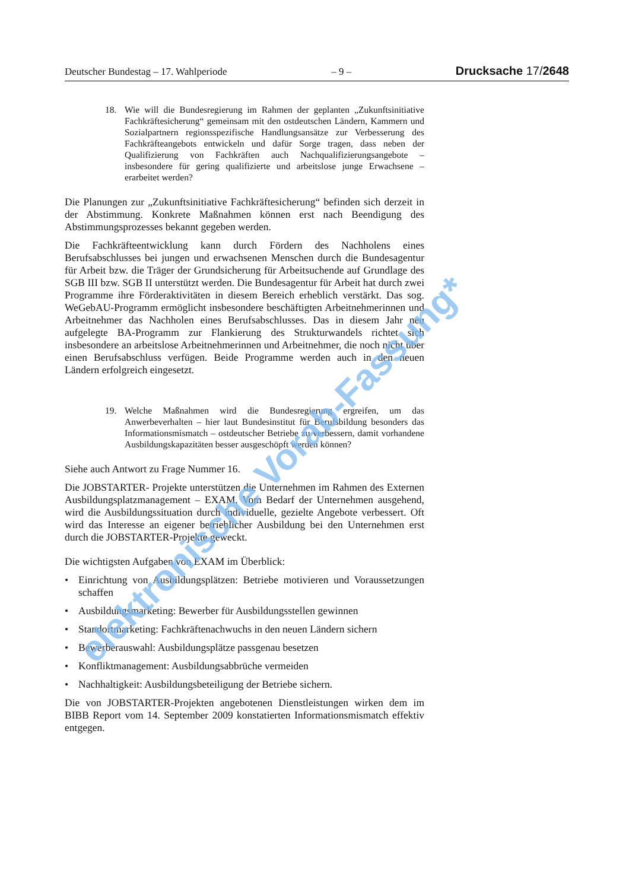Deutscher Bundestag – 17. Wahlperiode – 9 – Drucksache 17/2648
18. Wie will die Bundesregierung im Rahmen der geplanten „Zukunftsinitiative Fachkräftesicherung“ gemeinsam mit den ostdeutschen Ländern, Kammern und Sozialpartnern regionsspezifische Handlungsansätze zur Verbesserung des Fachkräfteangebots entwickeln und dafür Sorge tragen, dass neben der Qualifizierung von Fachkräften auch Nachqualifizierungsangebote – insbesondere für gering qualifizierte und arbeitslose junge Erwachsene – erarbeitet werden?
Die Planungen zur „Zukunftsinitiative Fachkräftesicherung“ befinden sich derzeit in der Abstimmung. Konkrete Maßnahmen können erst nach Beendigung des Abstimmungsprozesses bekannt gegeben werden.
Die Fachkräfteentwicklung kann durch Fördern des Nachholens eines Berufsabschlusses bei jungen und erwachsenen Menschen durch die Bundesagentur für Arbeit bzw. die Träger der Grundsicherung für Arbeitsuchende auf Grundlage des SGB III bzw. SGB II unterstützt werden. Die Bundesagentur für Arbeit hat durch zwei Programme ihre Förderaktivitäten in diesem Bereich erheblich verstärkt. Das sog. WeGebAU-Programm ermöglicht insbesondere beschäftigten Arbeitnehmerinnen und Arbeitnehmer das Nachholen eines Berufsabschlusses. Das in diesem Jahr neu aufgelegte BA-Programm zur Flankierung des Strukturwandels richtet sich insbesondere an arbeitslose Arbeitnehmerinnen und Arbeitnehmer, die noch nicht über einen Berufsabschluss verfügen. Beide Programme werden auch in den neuen Ländern erfolgreich eingesetzt.
19. Welche Maßnahmen wird die Bundesregierung ergreifen, um das Anwerbeverhalten – hier laut Bundesinstitut für Berufsbildung besonders das Informationsmismatch – ostdeutscher Betriebe zu verbessern, damit vorhandene Ausbildungskapazitäten besser ausgeschöpft werden können?
Siehe auch Antwort zu Frage Nummer 16.
Die JOBSTARTER- Projekte unterstützen die Unternehmen im Rahmen des Externen Ausbildungsplatzmanagement – EXAM. Vom Bedarf der Unternehmen ausgehend, wird die Ausbildungssituation durch individuelle, gezielte Angebote verbessert. Oft wird das Interesse an eigener betrieblicher Ausbildung bei den Unternehmen erst durch die JOBSTARTER-Projekte geweckt.
Die wichtigsten Aufgaben von EXAM im Überblick:
• Einrichtung von Ausbildungsplätzen: Betriebe motivieren und Voraussetzungen schaffen
• Ausbildungsmarketing: Bewerber für Ausbildungsstellen gewinnen
• Standortmarketing: Fachkräftenachwuchs in den neuen Ländern sichern
• Bewerberauswahl: Ausbildungsplätze passgenau besetzen
• Konfliktmanagement: Ausbildungsabbrüche vermeiden
• Nachhaltigkeit: Ausbildungsbeteiligung der Betriebe sichern.
Die von JOBSTARTER-Projekten angebotenen Dienstleistungen wirken dem im BIBB Report vom 14. September 2009 konstatierten Informationsmismatch effektiv entgegen.
elektronische Vorab-Fassung*